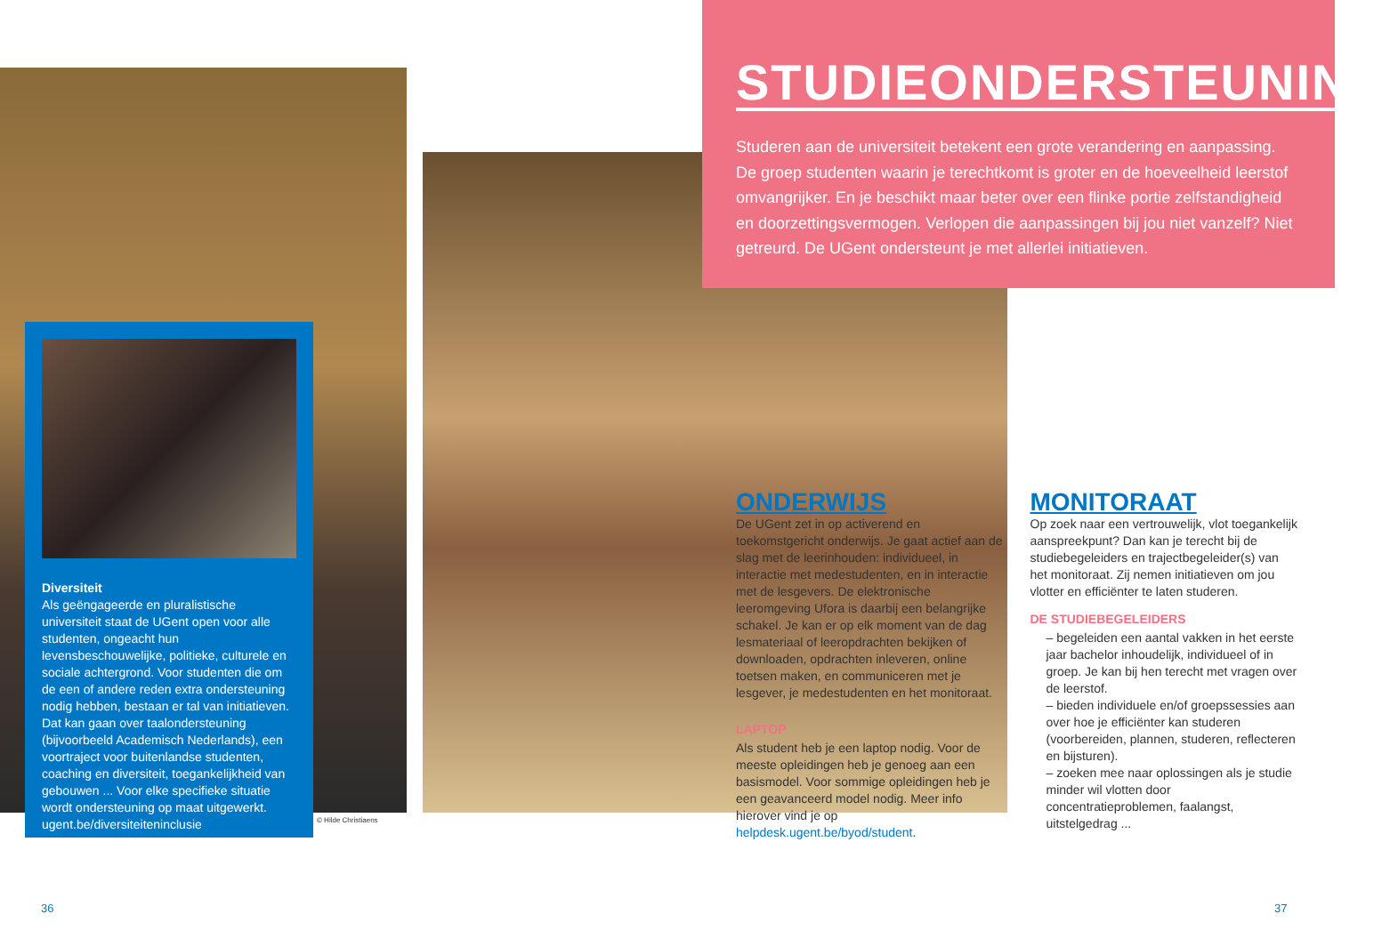STUDIEONDERSTEUNING
Studeren aan de universiteit betekent een grote verandering en aanpassing. De groep studenten waarin je terechtkomt is groter en de hoeveelheid leerstof omvangrijker. En je beschikt maar beter over een flinke portie zelfstandigheid en doorzettingsvermogen. Verlopen die aanpassingen bij jou niet vanzelf? Niet getreurd. De UGent ondersteunt je met allerlei initiatieven.
Diversiteit
Als geëngageerde en pluralistische universiteit staat de UGent open voor alle studenten, ongeacht hun levensbeschouwelijke, politieke, culturele en sociale achtergrond. Voor studenten die om de een of andere reden extra ondersteuning nodig hebben, bestaan er tal van initiatieven. Dat kan gaan over taalondersteuning (bijvoorbeeld Academisch Nederlands), een voortraject voor buitenlandse studenten, coaching en diversiteit, toegankelijkheid van gebouwen ... Voor elke specifieke situatie wordt ondersteuning op maat uitgewerkt.
ugent.be/diversiteiteninclusie
© Hilde Christiaens
ONDERWIJS
De UGent zet in op activerend en toekomstgericht onderwijs. Je gaat actief aan de slag met de leerinhouden: individueel, in interactie met medestudenten, en in interactie met de lesgevers. De elektronische leeromgeving Ufora is daarbij een belangrijke schakel. Je kan er op elk moment van de dag lesmateriaal of leeropdrachten bekijken of downloaden, opdrachten inleveren, online toetsen maken, en communiceren met je lesgever, je medestudenten en het monitoraat.
LAPTOP
Als student heb je een laptop nodig. Voor de meeste opleidingen heb je genoeg aan een basismodel. Voor sommige opleidingen heb je een geavanceerd model nodig. Meer info hierover vind je op helpdesk.ugent.be/byod/student.
MONITORAAT
Op zoek naar een vertrouwelijk, vlot toegankelijk aanspreekpunt? Dan kan je terecht bij de studiebegeleiders en trajectbegeleider(s) van het monitoraat. Zij nemen initiatieven om jou vlotter en efficiënter te laten studeren.
DE STUDIEBEGELEIDERS
– begeleiden een aantal vakken in het eerste jaar bachelor inhoudelijk, individueel of in groep. Je kan bij hen terecht met vragen over de leerstof.
– bieden individuele en/of groepssessies aan over hoe je efficiënter kan studeren (voorbereiden, plannen, studeren, reflecteren en bijsturen).
– zoeken mee naar oplossingen als je studie minder wil vlotten door concentratieproblemen, faalangst, uitstelgedrag ...
36 37